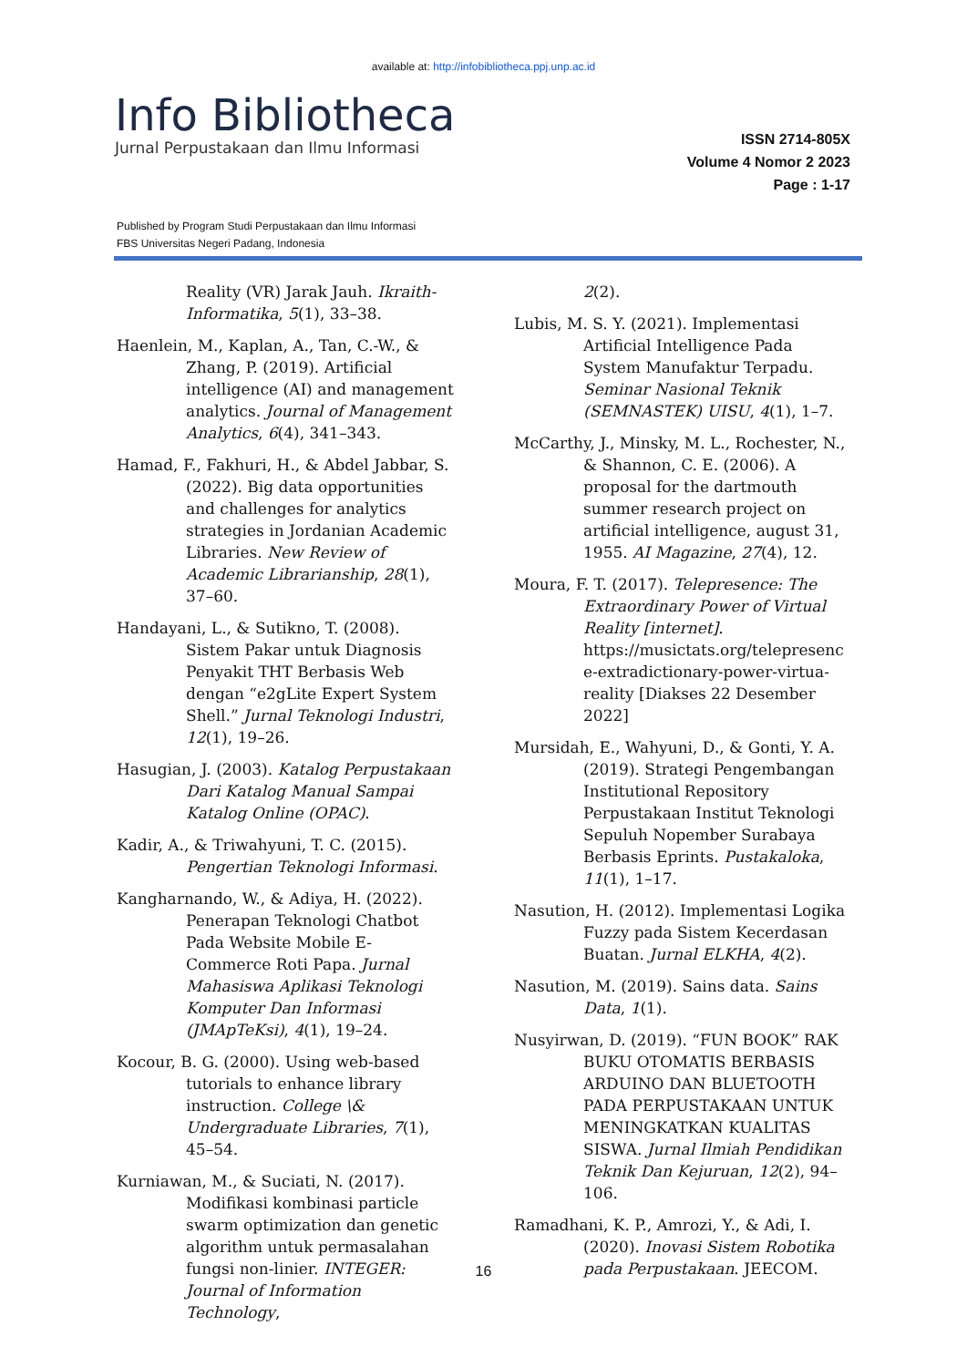available at: http://infobibliotheca.ppj.unp.ac.id
Info Bibliotheca
Jurnal Perpustakaan dan Ilmu Informasi
ISSN 2714-805X
Volume 4 Nomor 2 2023
Page : 1-17
Published by Program Studi Perpustakaan dan Ilmu Informasi
FBS Universitas Negeri Padang, Indonesia
Reality (VR) Jarak Jauh. Ikraith-Informatika, 5(1), 33–38.
Haenlein, M., Kaplan, A., Tan, C.-W., & Zhang, P. (2019). Artificial intelligence (AI) and management analytics. Journal of Management Analytics, 6(4), 341–343.
Hamad, F., Fakhuri, H., & Abdel Jabbar, S. (2022). Big data opportunities and challenges for analytics strategies in Jordanian Academic Libraries. New Review of Academic Librarianship, 28(1), 37–60.
Handayani, L., & Sutikno, T. (2008). Sistem Pakar untuk Diagnosis Penyakit THT Berbasis Web dengan “e2gLite Expert System Shell.” Jurnal Teknologi Industri, 12(1), 19–26.
Hasugian, J. (2003). Katalog Perpustakaan Dari Katalog Manual Sampai Katalog Online (OPAC).
Kadir, A., & Triwahyuni, T. C. (2015). Pengertian Teknologi Informasi.
Kangharnando, W., & Adiya, H. (2022). Penerapan Teknologi Chatbot Pada Website Mobile E-Commerce Roti Papa. Jurnal Mahasiswa Aplikasi Teknologi Komputer Dan Informasi (JMApTeKsi), 4(1), 19–24.
Kocour, B. G. (2000). Using web-based tutorials to enhance library instruction. College \& Undergraduate Libraries, 7(1), 45–54.
Kurniawan, M., & Suciati, N. (2017). Modifikasi kombinasi particle swarm optimization dan genetic algorithm untuk permasalahan fungsi non-linier. INTEGER: Journal of Information Technology,
2(2).
Lubis, M. S. Y. (2021). Implementasi Artificial Intelligence Pada System Manufaktur Terpadu. Seminar Nasional Teknik (SEMNASTEK) UISU, 4(1), 1–7.
McCarthy, J., Minsky, M. L., Rochester, N., & Shannon, C. E. (2006). A proposal for the dartmouth summer research project on artificial intelligence, august 31, 1955. AI Magazine, 27(4), 12.
Moura, F. T. (2017). Telepresence: The Extraordinary Power of Virtual Reality [internet]. https://musictats.org/telepresenc e-extradictionary-power-virtua-reality [Diakses 22 Desember 2022]
Mursidah, E., Wahyuni, D., & Gonti, Y. A. (2019). Strategi Pengembangan Institutional Repository Perpustakaan Institut Teknologi Sepuluh Nopember Surabaya Berbasis Eprints. Pustakaloka, 11(1), 1–17.
Nasution, H. (2012). Implementasi Logika Fuzzy pada Sistem Kecerdasan Buatan. Jurnal ELKHA, 4(2).
Nasution, M. (2019). Sains data. Sains Data, 1(1).
Nusyirwan, D. (2019). “FUN BOOK” RAK BUKU OTOMATIS BERBASIS ARDUINO DAN BLUETOOTH PADA PERPUSTAKAAN UNTUK MENINGKATKAN KUALITAS SISWA. Jurnal Ilmiah Pendidikan Teknik Dan Kejuruan, 12(2), 94–106.
Ramadhani, K. P., Amrozi, Y., & Adi, I. (2020). Inovasi Sistem Robotika pada Perpustakaan. JEECOM.
16